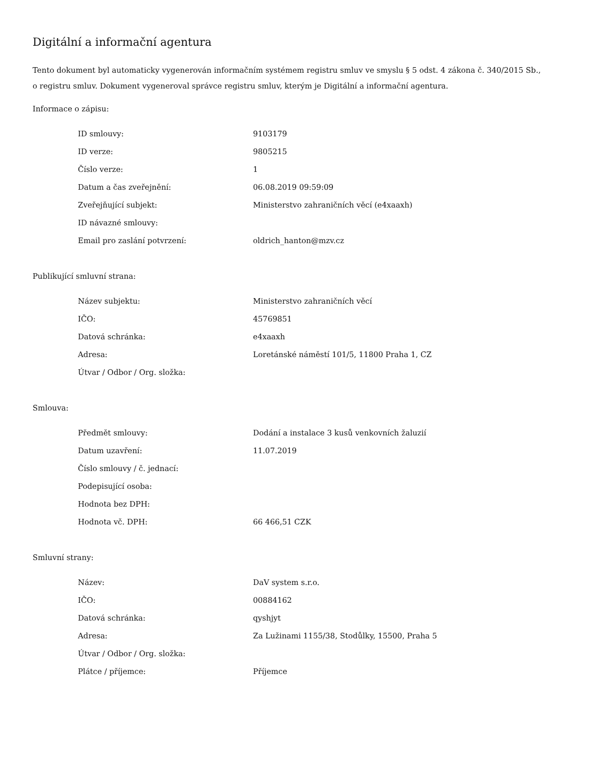Digitální a informační agentura
Tento dokument byl automaticky vygenerován informačním systémem registru smluv ve smyslu § 5 odst. 4 zákona č. 340/2015 Sb., o registru smluv. Dokument vygeneroval správce registru smluv, kterým je Digitální a informační agentura.
Informace o zápisu:
| ID smlouvy: | 9103179 |
| ID verze: | 9805215 |
| Číslo verze: | 1 |
| Datum a čas zveřejnění: | 06.08.2019 09:59:09 |
| Zveřejňující subjekt: | Ministerstvo zahraničních věcí (e4xaaxh) |
| ID návazné smlouvy: | |
| Email pro zaslání potvrzení: | oldrich_hanton@mzv.cz |
Publikující smluvní strana:
| Název subjektu: | Ministerstvo zahraničních věcí |
| IČO: | 45769851 |
| Datová schránka: | e4xaaxh |
| Adresa: | Loretánské náměstí 101/5, 11800 Praha 1, CZ |
| Útvar / Odbor / Org. složka: | |
Smlouva:
| Předmět smlouvy: | Dodání a instalace 3 kusů venkovních žaluzií |
| Datum uzavření: | 11.07.2019 |
| Číslo smlouvy / č. jednací: | |
| Podepisující osoba: | |
| Hodnota bez DPH: | |
| Hodnota vč. DPH: | 66 466,51 CZK |
Smluvní strany:
| Název: | DaV system s.r.o. |
| IČO: | 00884162 |
| Datová schránka: | qyshjyt |
| Adresa: | Za Lužinami 1155/38, Stodůlky, 15500, Praha 5 |
| Útvar / Odbor / Org. složka: | |
| Plátce / příjemce: | Příjemce |